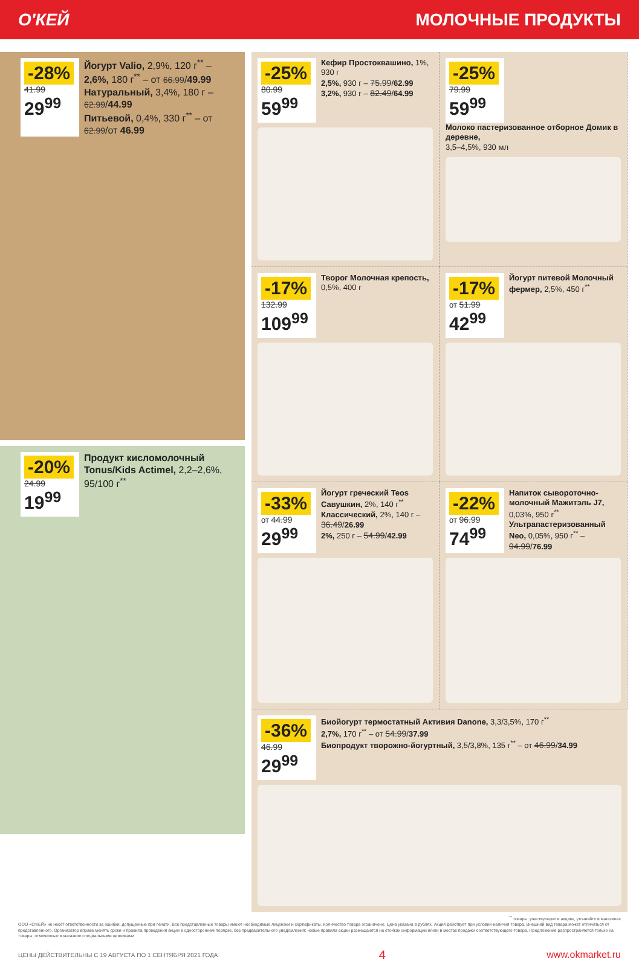О'КЕЙ МОЛОЧНЫЕ ПРОДУКТЫ
-28%
41.99
29<sup>99</sup>
Йогурт Valio, 2,9%, 120 г<sup>**</sup> – 2,6%, 180 г<sup>**</sup> – от 66.99/49.99
Натуральный, 3,4%, 180 г – 62.99/44.99
Питьевой, 0,4%, 330 г<sup>**</sup> – от 62.99/от 46.99
-20%
24.99
19<sup>99</sup>
Продукт кисломолочный Tonus/Kids Actimel, 2,2–2,6%, 95/100 г<sup>**</sup>
-25%
80.99
59<sup>99</sup>
Кефир Простоквашино, 1%, 930 г
2,5%, 930 г – 75.99/62.99
3,2%, 930 г – 82.49/64.99
-25%
79.99
59<sup>99</sup>
Молоко пастеризованное отборное Домик в деревне,
3,5–4,5%, 930 мл
-17%
132.99
109<sup>99</sup>
Творог Молочная крепость, 0,5%, 400 г
-17%
от 51.99
42<sup>99</sup>
Йогурт питевой Молочный фермер, 2,5%, 450 г<sup>**</sup>
-33%
от 44.99
29<sup>99</sup>
Йогурт греческий Teos Савушкин, 2%, 140 г<sup>**</sup>
Классический, 2%, 140 г – 36.49/26.99
2%, 250 г – 54.99/42.99
-22%
от 96.99
74<sup>99</sup>
Напиток сывороточно-молочный Мажитэль J7, 0,03%, 950 г<sup>**</sup>
Ультрапастеризованный Neo, 0,05%, 950 г<sup>**</sup> – 94.99/76.99
-36%
46.99
29<sup>99</sup>
Биойогурт термостатный Активия Danone, 3,3/3,5%, 170 г<sup>**</sup>
2,7%, 170 г<sup>**</sup> – от 54.99/37.99
Биопродукт творожно-йогуртный, 3,5/3,8%, 135 г<sup>**</sup> – от 46.99/34.99
<sup>**</sup> товары, участвующие в акциях, уточняйте в магазинах
ООО «О'КЕЙ» не несет ответственности за ошибки, допущенные при печати. Все представленные товары имеют необходимые лицензии и сертификаты. Количество товара ограничено. Цена указана в рублях. Акция действует при условии наличия товара. Внешний вид товара может отличаться от представленного. Организатор вправе менять сроки и правила проведения акции в одностороннем порядке, без предварительного уведомления; новые правила акции размещаются на стойках информации и/или в местах продажи соответствующего товара. Предложение распространяется только на товары, отмеченные в магазине специальными ценниками.
ЦЕНЫ ДЕЙСТВИТЕЛЬНЫ С 19 АВГУСТА ПО 1 СЕНТЯБРЯ 2021 ГОДА 4 www.okmarket.ru